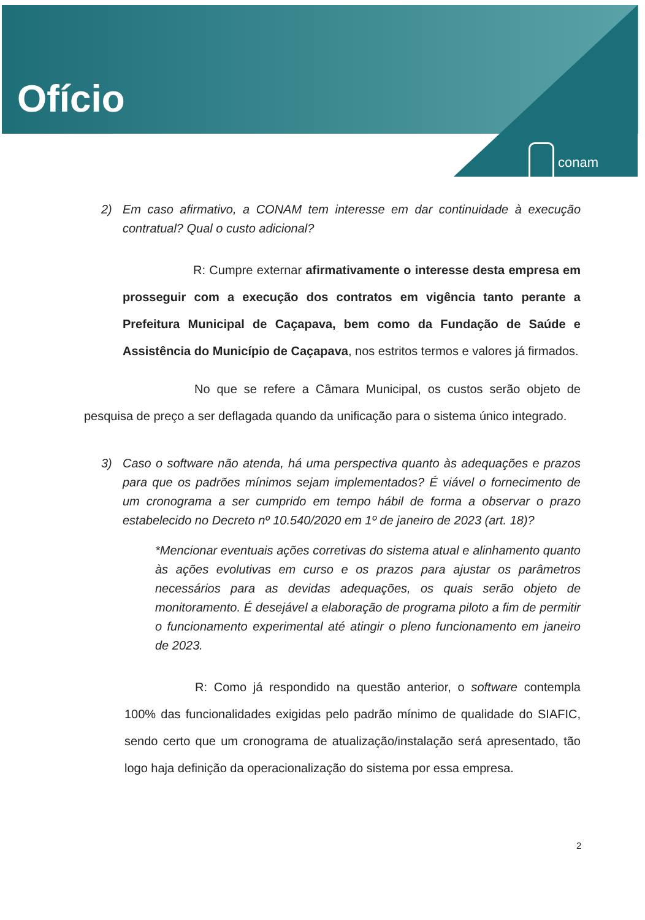Ofício
conam
2) Em caso afirmativo, a CONAM tem interesse em dar continuidade à execução contratual? Qual o custo adicional?
R: Cumpre externar afirmativamente o interesse desta empresa em prosseguir com a execução dos contratos em vigência tanto perante a Prefeitura Municipal de Caçapava, bem como da Fundação de Saúde e Assistência do Município de Caçapava, nos estritos termos e valores já firmados.
No que se refere a Câmara Municipal, os custos serão objeto de pesquisa de preço a ser deflagada quando da unificação para o sistema único integrado.
3) Caso o software não atenda, há uma perspectiva quanto às adequações e prazos para que os padrões mínimos sejam implementados? É viável o fornecimento de um cronograma a ser cumprido em tempo hábil de forma a observar o prazo estabelecido no Decreto nº 10.540/2020 em 1º de janeiro de 2023 (art. 18)?
*Mencionar eventuais ações corretivas do sistema atual e alinhamento quanto às ações evolutivas em curso e os prazos para ajustar os parâmetros necessários para as devidas adequações, os quais serão objeto de monitoramento. É desejável a elaboração de programa piloto a fim de permitir o funcionamento experimental até atingir o pleno funcionamento em janeiro de 2023.
R: Como já respondido na questão anterior, o software contempla 100% das funcionalidades exigidas pelo padrão mínimo de qualidade do SIAFIC, sendo certo que um cronograma de atualização/instalação será apresentado, tão logo haja definição da operacionalização do sistema por essa empresa.
2